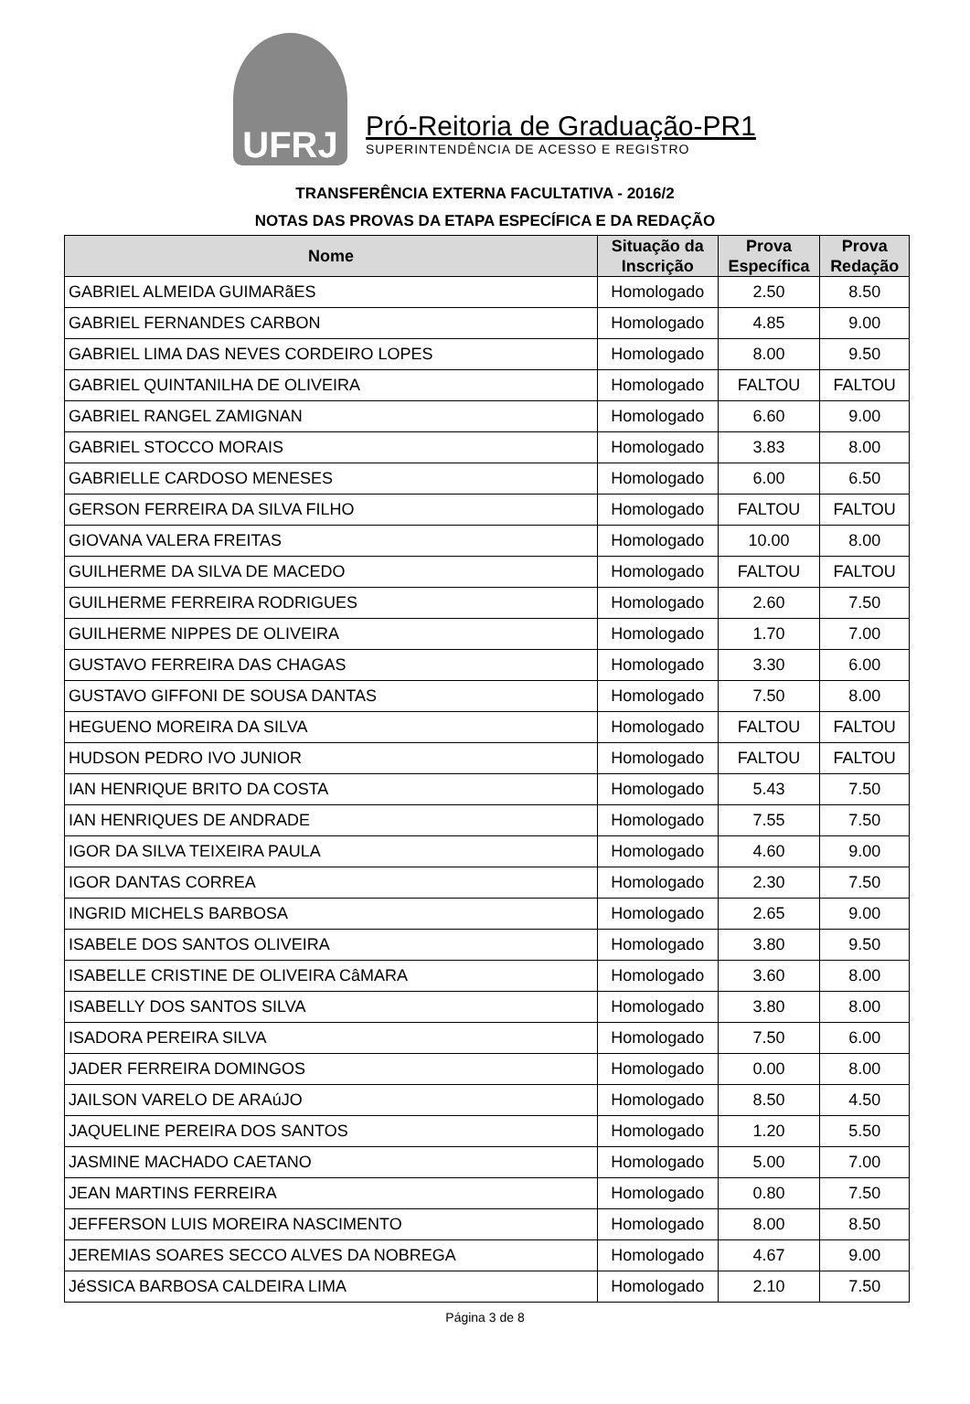UFRJ
Pró-Reitoria de Graduação-PR1
SUPERINTENDÊNCIA DE ACESSO E REGISTRO
TRANSFERÊNCIA EXTERNA FACULTATIVA - 2016/2
NOTAS DAS PROVAS DA ETAPA ESPECÍFICA E DA REDAÇÃO
| Nome | Situação da Inscrição | Prova Específica | Prova Redação |
| --- | --- | --- | --- |
| GABRIEL ALMEIDA GUIMARãES | Homologado | 2.50 | 8.50 |
| GABRIEL FERNANDES CARBON | Homologado | 4.85 | 9.00 |
| GABRIEL LIMA DAS NEVES CORDEIRO LOPES | Homologado | 8.00 | 9.50 |
| GABRIEL QUINTANILHA DE OLIVEIRA | Homologado | FALTOU | FALTOU |
| GABRIEL RANGEL ZAMIGNAN | Homologado | 6.60 | 9.00 |
| GABRIEL STOCCO MORAIS | Homologado | 3.83 | 8.00 |
| GABRIELLE CARDOSO MENESES | Homologado | 6.00 | 6.50 |
| GERSON FERREIRA DA SILVA FILHO | Homologado | FALTOU | FALTOU |
| GIOVANA VALERA FREITAS | Homologado | 10.00 | 8.00 |
| GUILHERME DA SILVA DE MACEDO | Homologado | FALTOU | FALTOU |
| GUILHERME FERREIRA RODRIGUES | Homologado | 2.60 | 7.50 |
| GUILHERME NIPPES DE OLIVEIRA | Homologado | 1.70 | 7.00 |
| GUSTAVO FERREIRA DAS CHAGAS | Homologado | 3.30 | 6.00 |
| GUSTAVO GIFFONI DE SOUSA DANTAS | Homologado | 7.50 | 8.00 |
| HEGUENO MOREIRA DA SILVA | Homologado | FALTOU | FALTOU |
| HUDSON PEDRO IVO JUNIOR | Homologado | FALTOU | FALTOU |
| IAN HENRIQUE BRITO DA COSTA | Homologado | 5.43 | 7.50 |
| IAN HENRIQUES DE ANDRADE | Homologado | 7.55 | 7.50 |
| IGOR DA SILVA TEIXEIRA PAULA | Homologado | 4.60 | 9.00 |
| IGOR DANTAS CORREA | Homologado | 2.30 | 7.50 |
| INGRID MICHELS BARBOSA | Homologado | 2.65 | 9.00 |
| ISABELE DOS SANTOS OLIVEIRA | Homologado | 3.80 | 9.50 |
| ISABELLE CRISTINE DE OLIVEIRA CâMARA | Homologado | 3.60 | 8.00 |
| ISABELLY DOS SANTOS SILVA | Homologado | 3.80 | 8.00 |
| ISADORA PEREIRA SILVA | Homologado | 7.50 | 6.00 |
| JADER FERREIRA DOMINGOS | Homologado | 0.00 | 8.00 |
| JAILSON VARELO DE ARAúJO | Homologado | 8.50 | 4.50 |
| JAQUELINE PEREIRA DOS SANTOS | Homologado | 1.20 | 5.50 |
| JASMINE MACHADO CAETANO | Homologado | 5.00 | 7.00 |
| JEAN MARTINS FERREIRA | Homologado | 0.80 | 7.50 |
| JEFFERSON LUIS MOREIRA NASCIMENTO | Homologado | 8.00 | 8.50 |
| JEREMIAS SOARES SECCO ALVES DA NOBREGA | Homologado | 4.67 | 9.00 |
| JéSSICA BARBOSA CALDEIRA LIMA | Homologado | 2.10 | 7.50 |
Página 3 de 8